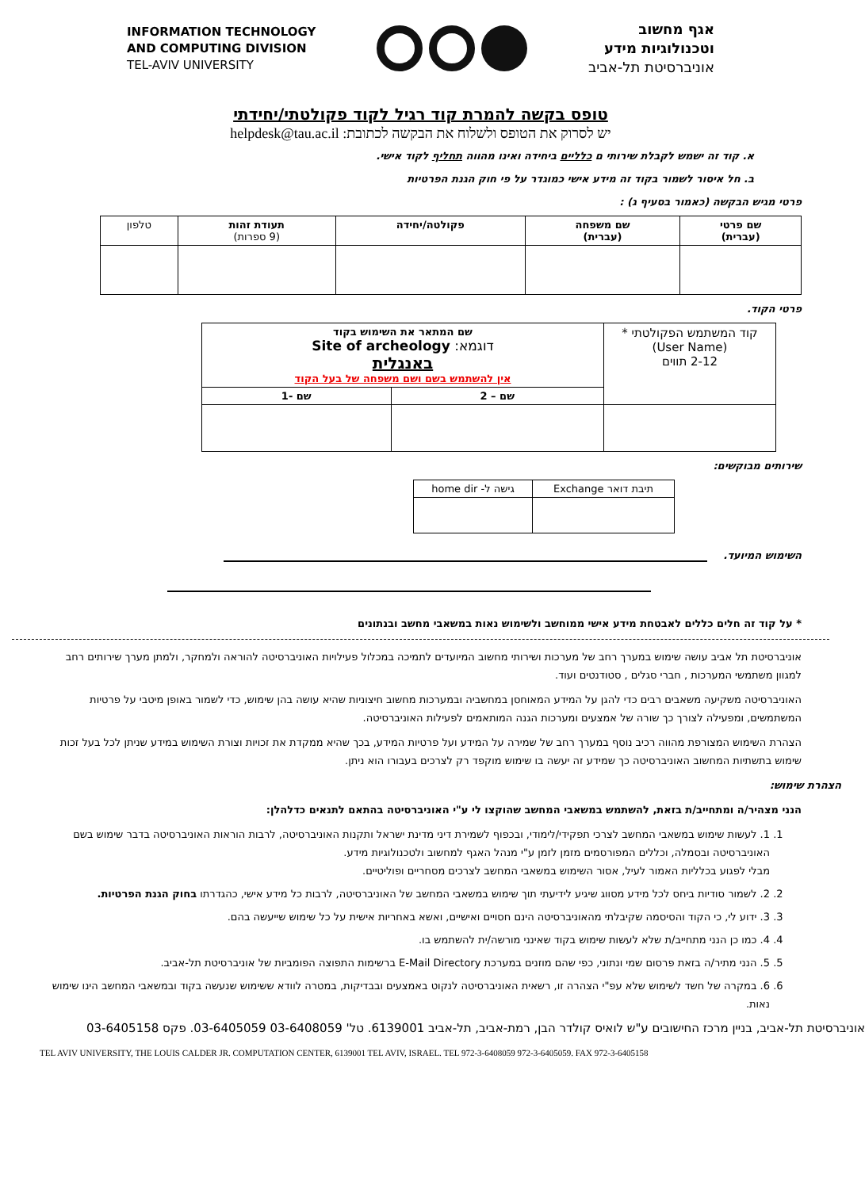אגף מחשוב
וטכנולוגיות מידע
אוניברסיטת תל-אביב
INFORMATION TECHNOLOGY
AND COMPUTING DIVISION
TEL-AVIV UNIVERSITY
טופס בקשה להמרת קוד רגיל לקוד פקולטתי/יחידתי
יש לסרוק את הטופס ולשלוח את הבקשה לכתובת: helpdesk@tau.ac.il
א. קוד זה ישמש לקבלת שירותי ם כלליים ביחידה ואינו מהווה תחליף לקוד אישי.
ב. חל איסור לשמור בקוד זה מידע אישי כמוגדר על פי חוק הגנת הפרטיות
פרטי מגיש הבקשה (כאמור בסעיף ג) :
| שם פרטי (עברית) | שם משפחה (עברית) | פקולטה/יחידה | תעודת זהות (9 ספרות) | טלפון |
פרטי הקוד.
| קוד המשתמש הפקולטתי * (User Name) 2-12 תווים | שם המתאר את השימוש בקוד דוגמא: Site of archeology באנגלית אין להשתמש בשם ושם משפחה של בעל הקוד | |
| | שם – 2 | שם -1 |
שירותים מבוקשים:
| תיבת דואר Exchange | גישה ל- home dir |
השימוש המיועד.
* על קוד זה חלים כללים לאבטחת מידע אישי ממוחשב ולשימוש נאות במשאבי מחשב ובנתונים
אוניברסיטת תל אביב עושה שימוש במערך רחב של מערכות ושירותי מחשוב המיועדים לתמיכה במכלול פעילויות האוניברסיטה להוראה ולמחקר, ולמתן מערך שירותים רחב למגוון משתמשי המערכות , חברי סגלים , סטודנטים ועוד.
האוניברסיטה משקיעה משאבים רבים כדי להגן על המידע המאוחסן במחשביה ובמערכות מחשוב חיצוניות שהיא עושה בהן שימוש, כדי לשמור באופן מיטבי על פרטיות המשתמשים, ומפעילה לצורך כך שורה של אמצעים ומערכות הגנה המותאמים לפעילות האוניברסיטה.
הצהרת השימוש המצורפת מהווה רכיב נוסף במערך רחב של שמירה על המידע ועל פרטיות המידע, בכך שהיא ממקדת את זכויות וצורת השימוש במידע שניתן לכל בעל זכות שימוש בתשתיות המחשוב האוניברסיטה כך שמידע זה יעשה בו שימוש מוקפד רק לצרכים בעבורו הוא ניתן.
הצהרת שימוש:
הנני מצהיר/ה ומתחייב/ת בזאת, להשתמש במשאבי המחשב שהוקצו לי ע"י האוניברסיטה בהתאם לתנאים כדלהלן:
1. 1. לעשות שימוש במשאבי המחשב לצרכי תפקידי/לימודי, ובכפוף לשמירת דיני מדינת ישראל ותקנות האוניברסיטה, לרבות הוראות האוניברסיטה בדבר שימוש בשם האוניברסיטה ובסמלה, וכללים המפורסמים מזמן לזמן ע"י מנהל האגף למחשוב ולטכנולוגיות מידע.
מבלי לפגוע בכלליות האמור לעיל, אסור השימוש במשאבי המחשב לצרכים מסחריים ופוליטיים.
2. 2. לשמור סודיות ביחס לכל מידע מסווג שיגיע לידיעתי תוך שימוש במשאבי המחשב של האוניברסיטה, לרבות כל מידע אישי, כהגדרתו בחוק הגנת הפרטיות.
3. 3. ידוע לי, כי הקוד והסיסמה שקיבלתי מהאוניברסיטה הינם חסויים ואישיים, ואשא באחריות אישית על כל שימוש שייעשה בהם.
4. 4. כמו כן הנני מתחייב/ת שלא לעשות שימוש בקוד שאינני מורשה/ית להשתמש בו.
5. 5. הנני מתיר/ה בזאת פרסום שמי ונתוני, כפי שהם מוזנים במערכת E-Mail Directory ברשימות התפוצה הפומביות של אוניברסיטת תל-אביב.
6. 6. במקרה של חשד לשימוש שלא עפ"י הצהרה זו, רשאית האוניברסיטה לנקוט באמצעים ובבדיקות, במטרה לוודא ששימוש שנעשה בקוד ובמשאבי המחשב הינו שימוש נאות.
אוניברסיטת תל-אביב, בניין מרכז החישובים ע"ש לואיס קולדר הבן, רמת-אביב, תל-אביב 6139001. טל' 03-6408059 03-6405059. פקס 03-6405158
TEL AVIV UNIVERSITY, THE LOUIS CALDER JR. COMPUTATION CENTER, 6139001 TEL AVIV, ISRAEL. TEL 972-3-6408059 972-3-6405059. FAX 972-3-6405158